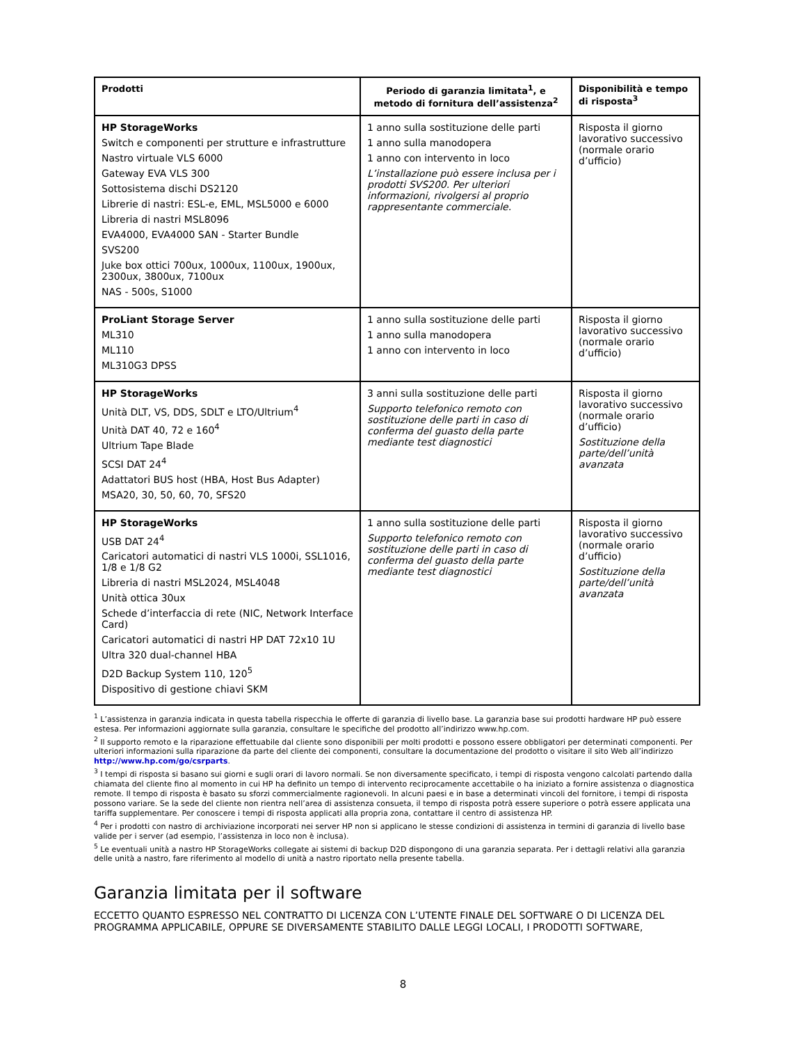| Prodotti | Periodo di garanzia limitata<sup>1</sup>, e metodo di fornitura dell’assistenza<sup>2</sup> | Disponibilità e tempo di risposta<sup>3</sup> |
| --- | --- | --- |
| HP StorageWorks Switch e componenti per strutture e infrastrutture Nastro virtuale VLS 6000 Gateway EVA VLS 300 Sottosistema dischi DS2120 Librerie di nastri: ESL-e, EML, MSL5000 e 6000 Libreria di nastri MSL8096 EVA4000, EVA4000 SAN - Starter Bundle SVS200 Juke box ottici 700ux, 1000ux, 1100ux, 1900ux, 2300ux, 3800ux, 7100ux NAS - 500s, S1000 | 1 anno sulla sostituzione delle parti 1 anno sulla manodopera 1 anno con intervento in loco L’installazione può essere inclusa per i prodotti SVS200. Per ulteriori informazioni, rivolgersi al proprio rappresentante commerciale. | Risposta il giorno lavorativo successivo (normale orario d’ufficio) |
| ProLiant Storage Server ML310 ML110 ML310G3 DPSS | 1 anno sulla sostituzione delle parti 1 anno sulla manodopera 1 anno con intervento in loco | Risposta il giorno lavorativo successivo (normale orario d’ufficio) |
| HP StorageWorks Unità DLT, VS, DDS, SDLT e LTO/Ultrium<sup>4</sup> Unità DAT 40, 72 e 160<sup>4</sup> Ultrium Tape Blade SCSI DAT 24<sup>4</sup> Adattatori BUS host (HBA, Host Bus Adapter) MSA20, 30, 50, 60, 70, SFS20 | 3 anni sulla sostituzione delle parti Supporto telefonico remoto con sostituzione delle parti in caso di conferma del guasto della parte mediante test diagnostici | Risposta il giorno lavorativo successivo (normale orario d’ufficio) Sostituzione della parte/dell’unità avanzata |
| HP StorageWorks USB DAT 24<sup>4</sup> Caricatori automatici di nastri VLS 1000i, SSL1016, 1/8 e 1/8 G2 Libreria di nastri MSL2024, MSL4048 Unità ottica 30ux Schede d’interfaccia di rete (NIC, Network Interface Card) Caricatori automatici di nastri HP DAT 72x10 1U Ultra 320 dual-channel HBA D2D Backup System 110, 120<sup>5</sup> Dispositivo di gestione chiavi SKM | 1 anno sulla sostituzione delle parti Supporto telefonico remoto con sostituzione delle parti in caso di conferma del guasto della parte mediante test diagnostici | Risposta il giorno lavorativo successivo (normale orario d’ufficio) Sostituzione della parte/dell’unità avanzata |
<sup>1</sup> L’assistenza in garanzia indicata in questa tabella rispecchia le offerte di garanzia di livello base. La garanzia base sui prodotti hardware HP può essere estesa. Per informazioni aggiornate sulla garanzia, consultare le specifiche del prodotto all’indirizzo www.hp.com.
<sup>2</sup> Il supporto remoto e la riparazione effettuabile dal cliente sono disponibili per molti prodotti e possono essere obbligatori per determinati componenti. Per ulteriori informazioni sulla riparazione da parte del cliente dei componenti, consultare la documentazione del prodotto o visitare il sito Web all’indirizzo http://www.hp.com/go/csrparts.
<sup>3</sup> I tempi di risposta si basano sui giorni e sugli orari di lavoro normali. Se non diversamente specificato, i tempi di risposta vengono calcolati partendo dalla chiamata del cliente fino al momento in cui HP ha definito un tempo di intervento reciprocamente accettabile o ha iniziato a fornire assistenza o diagnostica remote. Il tempo di risposta è basato su sforzi commercialmente ragionevoli. In alcuni paesi e in base a determinati vincoli del fornitore, i tempi di risposta possono variare. Se la sede del cliente non rientra nell’area di assistenza consueta, il tempo di risposta potrà essere superiore o potrà essere applicata una tariffa supplementare. Per conoscere i tempi di risposta applicati alla propria zona, contattare il centro di assistenza HP.
<sup>4</sup> Per i prodotti con nastro di archiviazione incorporati nei server HP non si applicano le stesse condizioni di assistenza in termini di garanzia di livello base valide per i server (ad esempio, l’assistenza in loco non è inclusa).
<sup>5</sup> Le eventuali unità a nastro HP StorageWorks collegate ai sistemi di backup D2D dispongono di una garanzia separata. Per i dettagli relativi alla garanzia delle unità a nastro, fare riferimento al modello di unità a nastro riportato nella presente tabella.
Garanzia limitata per il software
ECCETTO QUANTO ESPRESSO NEL CONTRATTO DI LICENZA CON L’UTENTE FINALE DEL SOFTWARE O DI LICENZA DEL PROGRAMMA APPLICABILE, OPPURE SE DIVERSAMENTE STABILITO DALLE LEGGI LOCALI, I PRODOTTI SOFTWARE,
8